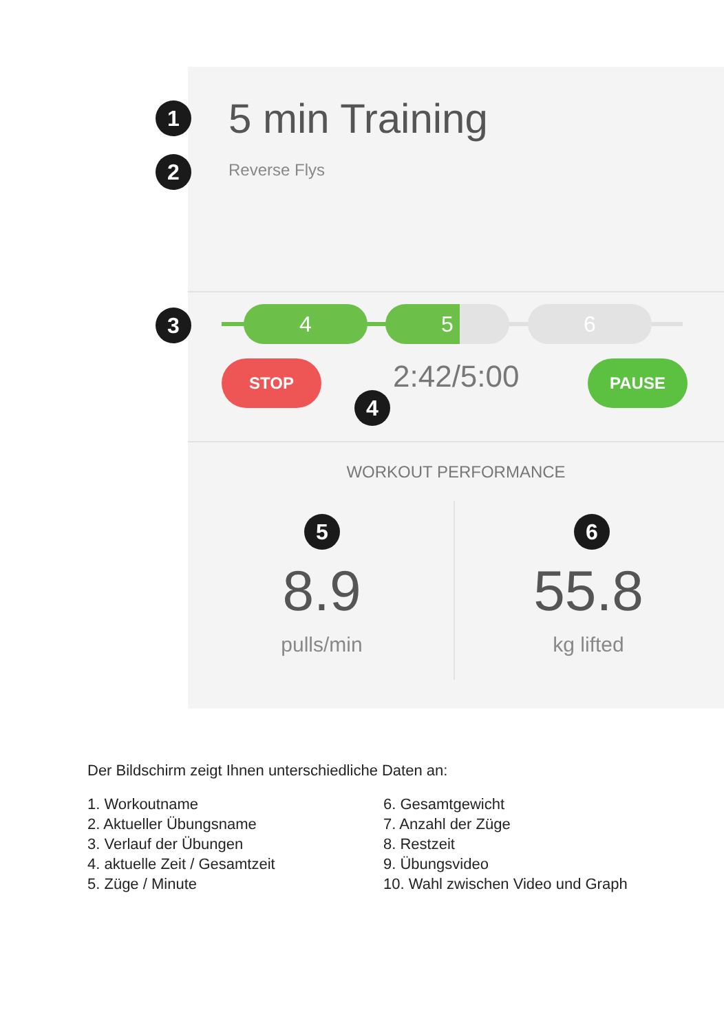1 5 min Training
2 Reverse Flys
3 4 5 6
STOP 2:42/5:00
4
PAUSE
WORKOUT PERFORMANCE
5
8.9
pulls/min
6
55.8
kg lifted
Der Bildschirm zeigt Ihnen unterschiedliche Daten an:
1. Workoutname
2. Aktueller Übungsname
3. Verlauf der Übungen
4. aktuelle Zeit / Gesamtzeit
5. Züge / Minute
6. Gesamtgewicht
7. Anzahl der Züge
8. Restzeit
9. Übungsvideo
10. Wahl zwischen Video und Graph